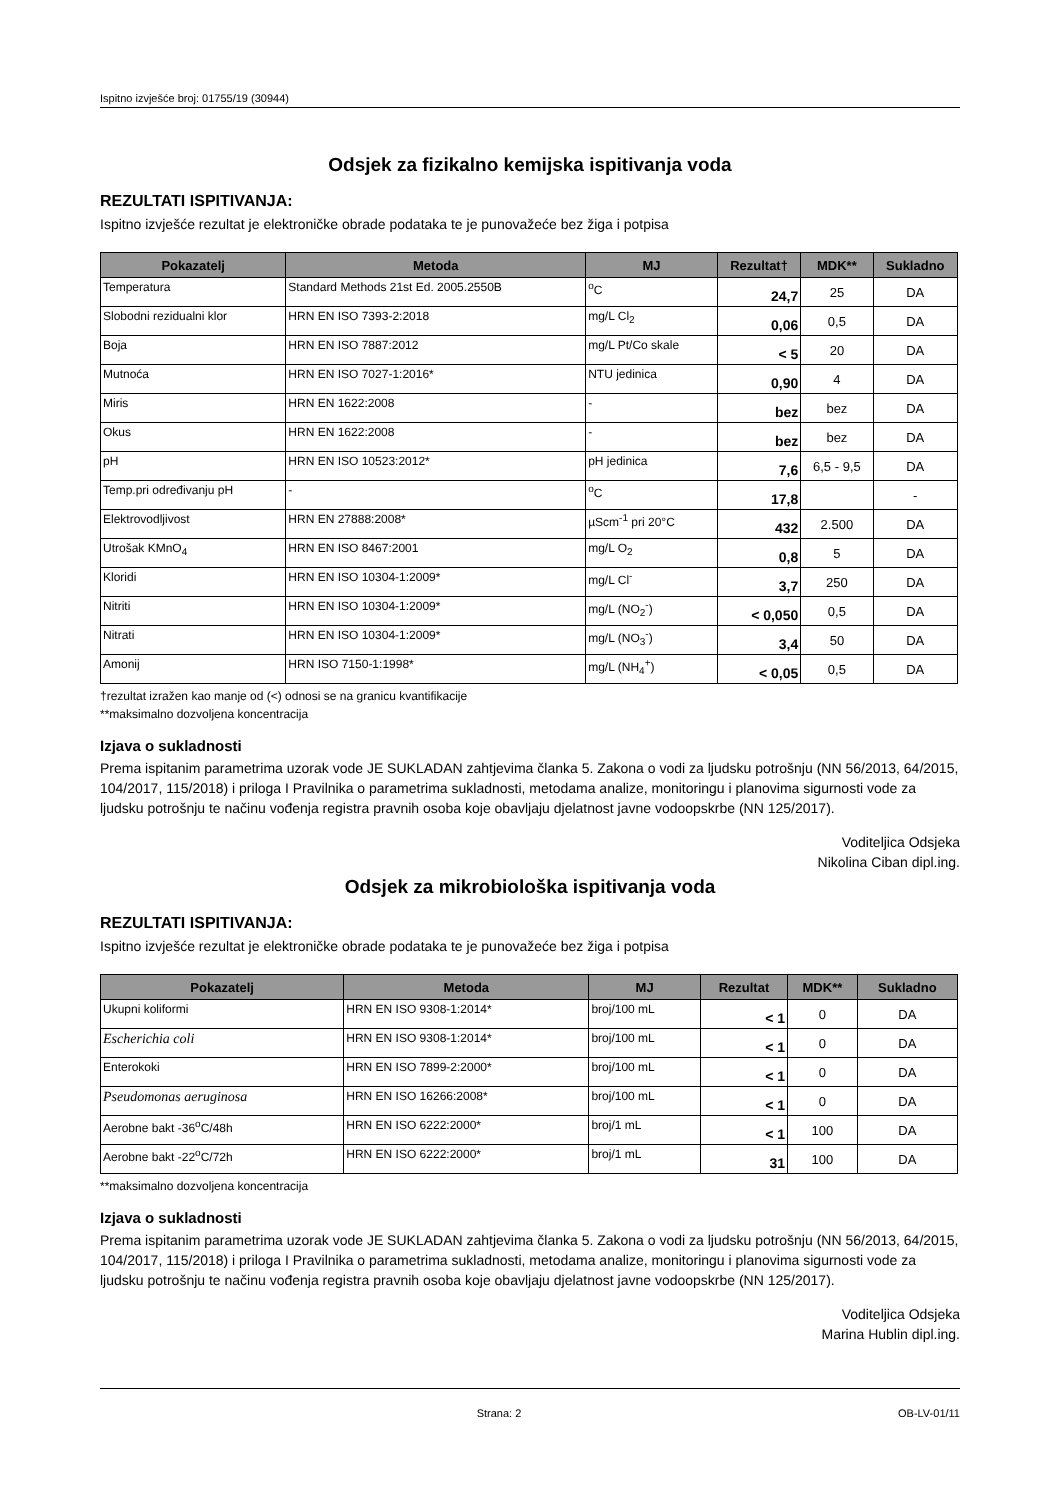Ispitno izvješće broj: 01755/19 (30944)
Odsjek za fizikalno kemijska ispitivanja voda
REZULTATI ISPITIVANJA:
Ispitno izvješće rezultat je elektroničke obrade podataka te je punovažeće bez žiga i potpisa
| Pokazatelj | Metoda | MJ | Rezultat† | MDK** | Sukladno |
| --- | --- | --- | --- | --- | --- |
| Temperatura | Standard Methods 21st Ed. 2005.2550B | <sup>o</sup> C | 24,7 | 25 | DA |
| Slobodni rezidualni klor | HRN EN ISO 7393-2:2018 | mg/L Cl<sub>2</sub> | 0,06 | 0,5 | DA |
| Boja | HRN EN ISO 7887:2012 | mg/L Pt/Co skale | < 5 | 20 | DA |
| Mutnoća | HRN EN ISO 7027-1:2016* | NTU jedinica | 0,90 | 4 | DA |
| Miris | HRN EN 1622:2008 | - | bez | bez | DA |
| Okus | HRN EN 1622:2008 | - | bez | bez | DA |
| pH | HRN EN ISO 10523:2012* | pH jedinica | 7,6 | 6,5 - 9,5 | DA |
| Temp.pri određivanju pH | - | <sup>o</sup> C | 17,8 | | - |
| Elektrovodljivost | HRN EN 27888:2008* | µScm<sup>-1</sup> pri 20°C | 432 | 2.500 | DA |
| Utrošak KMnO<sub>4</sub> | HRN EN ISO 8467:2001 | mg/L O<sub>2</sub> | 0,8 | 5 | DA |
| Kloridi | HRN EN ISO 10304-1:2009* | mg/L Cl<sup>-</sup> | 3,7 | 250 | DA |
| Nitriti | HRN EN ISO 10304-1:2009* | mg/L (NO<sub>2</sub><sup>-</sup>) | < 0,050 | 0,5 | DA |
| Nitrati | HRN EN ISO 10304-1:2009* | mg/L (NO<sub>3</sub><sup>-</sup>) | 3,4 | 50 | DA |
| Amonij | HRN ISO 7150-1:1998* | mg/L (NH<sub>4</sub><sup>+</sup>) | < 0,05 | 0,5 | DA |
†rezultat izražen kao manje od (<) odnosi se na granicu kvantifikacije
**maksimalno dozvoljena koncentracija
Izjava o sukladnosti
Prema ispitanim parametrima uzorak vode JE SUKLADAN zahtjevima članka 5. Zakona o vodi za ljudsku potrošnju (NN 56/2013, 64/2015, 104/2017, 115/2018) i priloga I Pravilnika o parametrima sukladnosti, metodama analize, monitoringu i planovima sigurnosti vode za ljudsku potrošnju te načinu vođenja registra pravnih osoba koje obavljaju djelatnost javne vodoopskrbe (NN 125/2017).
Voditeljica Odsjeka
Nikolina Ciban dipl.ing.
Odsjek za mikrobiološka ispitivanja voda
REZULTATI ISPITIVANJA:
Ispitno izvješće rezultat je elektroničke obrade podataka te je punovažeće bez žiga i potpisa
| Pokazatelj | Metoda | MJ | Rezultat | MDK** | Sukladno |
| --- | --- | --- | --- | --- | --- |
| Ukupni koliformi | HRN EN ISO 9308-1:2014* | broj/100 mL | < 1 | 0 | DA |
| Escherichia coli | HRN EN ISO 9308-1:2014* | broj/100 mL | < 1 | 0 | DA |
| Enterokoki | HRN EN ISO 7899-2:2000* | broj/100 mL | < 1 | 0 | DA |
| Pseudomonas aeruginosa | HRN EN ISO 16266:2008* | broj/100 mL | < 1 | 0 | DA |
| Aerobne bakt -36<sup>o</sup>C/48h | HRN EN ISO 6222:2000* | broj/1 mL | < 1 | 100 | DA |
| Aerobne bakt -22<sup>o</sup>C/72h | HRN EN ISO 6222:2000* | broj/1 mL | 31 | 100 | DA |
**maksimalno dozvoljena koncentracija
Izjava o sukladnosti
Prema ispitanim parametrima uzorak vode JE SUKLADAN zahtjevima članka 5. Zakona o vodi za ljudsku potrošnju (NN 56/2013, 64/2015, 104/2017, 115/2018) i priloga I Pravilnika o parametrima sukladnosti, metodama analize, monitoringu i planovima sigurnosti vode za ljudsku potrošnju te načinu vođenja registra pravnih osoba koje obavljaju djelatnost javne vodoopskrbe (NN 125/2017).
Voditeljica Odsjeka
Marina Hublin dipl.ing.
Strana: 2 OB-LV-01/11